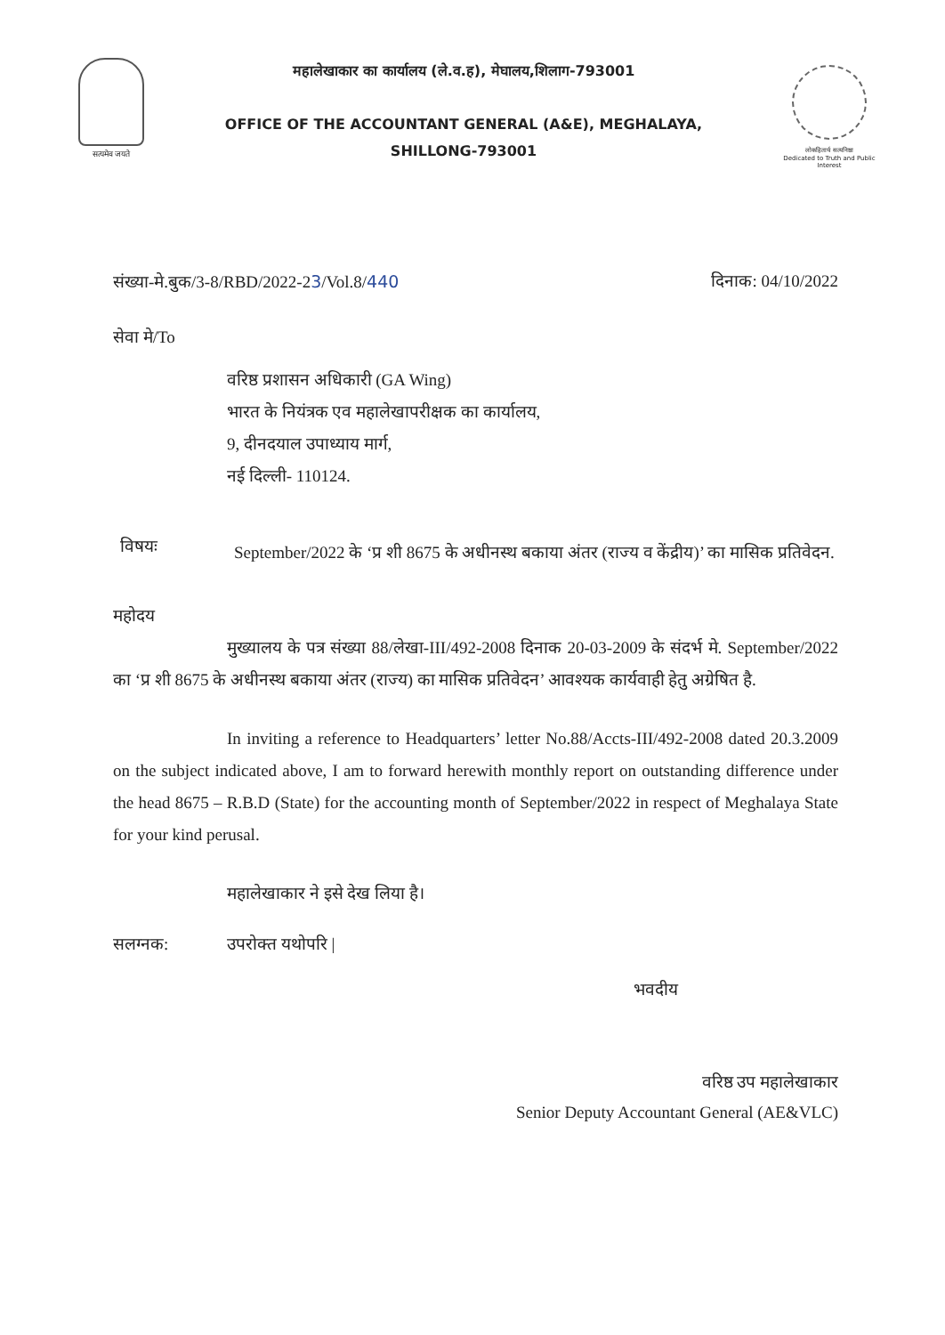सत्यमेव जयते
महालेखाकार का कार्यालय (ले.व.ह), मेघालय,शिलाग-793001
OFFICE OF THE ACCOUNTANT GENERAL (A&E), MEGHALAYA,
SHILLONG-793001
लोकहितार्थ सत्यनिष्ठा
Dedicated to Truth and Public Interest
संख्या-मे.बुक/3-8/RBD/2022-23/Vol.8/440 दिनाक: 04/10/2022
सेवा मे/To
वरिष्ठ प्रशासन अधिकारी (GA Wing)
भारत के नियंत्रक एव महालेखापरीक्षक का कार्यालय,
9, दीनदयाल उपाध्याय मार्ग,
नई दिल्ली- 110124.
विषयः
September/2022 के ‘प्र शी 8675 के अधीनस्थ बकाया अंतर (राज्य व केंद्रीय)’ का मासिक प्रतिवेदन.
महोदय
मुख्यालय के पत्र संख्या 88/लेखा-III/492-2008 दिनाक 20-03-2009 के संदर्भ मे. September/2022 का ‘प्र शी 8675 के अधीनस्थ बकाया अंतर (राज्य) का मासिक प्रतिवेदन’ आवश्यक कार्यवाही हेतु अग्रेषित है.
In inviting a reference to Headquarters’ letter No.88/Accts-III/492-2008 dated 20.3.2009 on the subject indicated above, I am to forward herewith monthly report on outstanding difference under the head 8675 – R.B.D (State) for the accounting month of September/2022 in respect of Meghalaya State for your kind perusal.
महालेखाकार ने इसे देख लिया है।
सलग्नक: उपरोक्त यथोपरि |
भवदीय
वरिष्ठ उप महालेखाकार
Senior Deputy Accountant General (AE&VLC)